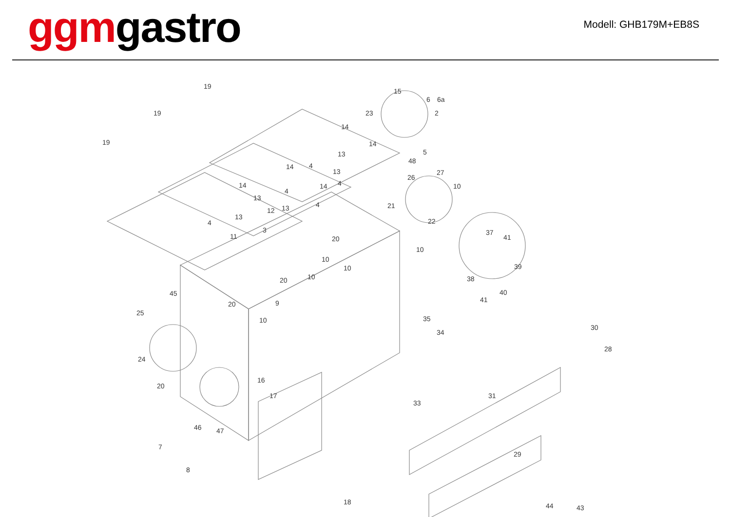ggm gastro
Modell: GHB179M+EB8S
19
19
19
15
6 6a
23 2
14
14
5
48
14
13
4
13
14 4
26
27
10 14
4
13
4 21
12 13
13
4 22
3
11 20
37
41
10
10
10 39
20 10 38
40 45
25
20 9 41
10 35
34
30
28
24
16
20
17 31
33
46 47
7
29
8
18 44 43